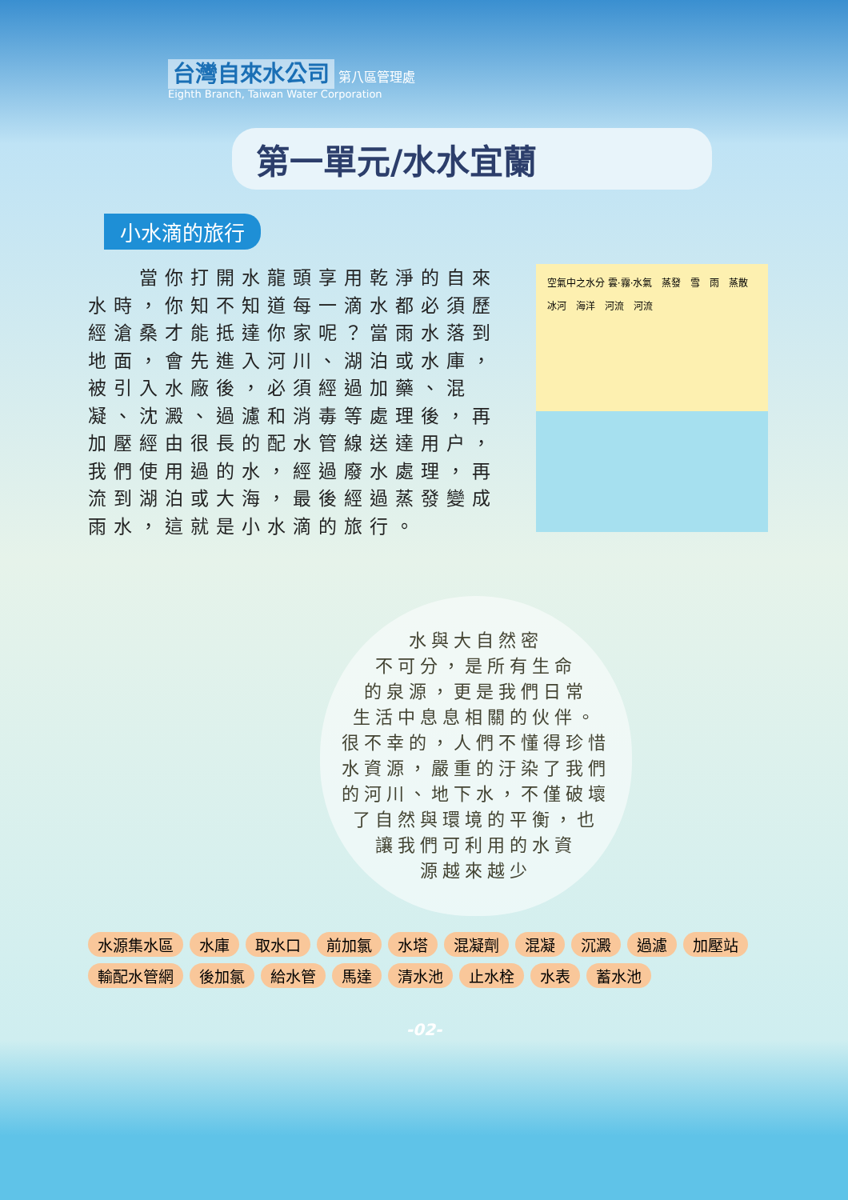台灣自來水公司 第八區管理處
Eighth Branch, Taiwan Water Corporation
第一單元/水水宜蘭
小水滴的旅行
　　當你打開水龍頭享用乾淨的自來水時，你知不知道每一滴水都必須歷經滄桑才能抵達你家呢？當雨水落到地面，會先進入河川、湖泊或水庫，被引入水廠後，必須經過加藥、混凝、沈澱、過濾和消毒等處理後，再加壓經由很長的配水管線送達用户，我們使用過的水，經過廢水處理，再流到湖泊或大海，最後經過蒸發變成雨水，這就是小水滴的旅行。
空氣中之水分 雲·霧·水氣 蒸發 雪 雨 蒸散 冰河 海洋 河流 河流
水與大自然密
不可分，是所有生命
的泉源，更是我們日常
生活中息息相關的伙伴。
很不幸的，人們不懂得珍惜
水資源，嚴重的汙染了我們
的河川、地下水，不僅破壞
了自然與環境的平衡，也
讓我們可利用的水資
源越來越少
水源集水區 水庫 取水口 前加氯 水塔 混凝劑 混凝 沉澱 過濾 加壓站 輸配水管網 後加氯 給水管 馬達 清水池 止水栓 水表 蓄水池
-02-